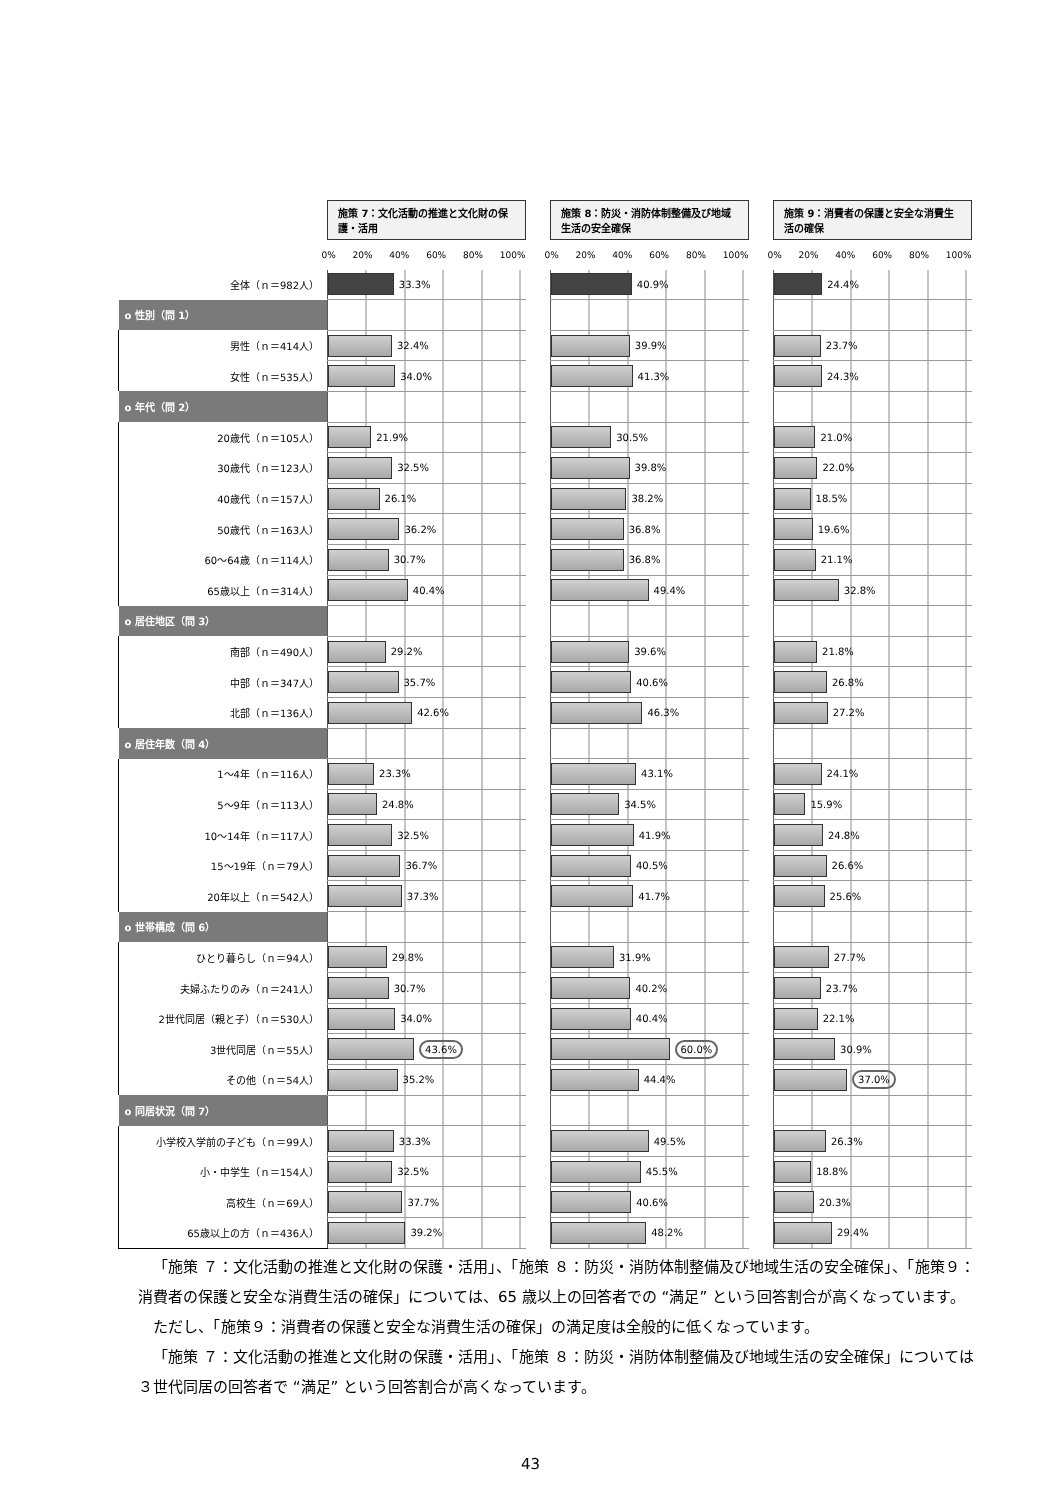| | 施策 7：文化活動の推進と文化財の保護・活用 | | 施策 8：防災・消防体制整備及び地域生活の安全確保 | | 施策 9：消費者の保護と安全な消費生活の確保 |
| | 0% 20% 40% 60% 80% 100% | | 0% 20% 40% 60% 80% 100% | | 0% 20% 40% 60% 80% 100% |
| 全体（ｎ＝982人） | 33.3% | | 40.9% | | 24.4% |
| o 性別（問 1） | | | | | |
| 男性（ｎ＝414人） | 32.4% | | 39.9% | | 23.7% |
| 女性（ｎ＝535人） | 34.0% | | 41.3% | | 24.3% |
| o 年代（問 2） | | | | | |
| 20歳代（ｎ＝105人） | 21.9% | | 30.5% | | 21.0% |
| 30歳代（ｎ＝123人） | 32.5% | | 39.8% | | 22.0% |
| 40歳代（ｎ＝157人） | 26.1% | | 38.2% | | 18.5% |
| 50歳代（ｎ＝163人） | 36.2% | | 36.8% | | 19.6% |
| 60～64歳（ｎ＝114人） | 30.7% | | 36.8% | | 21.1% |
| 65歳以上（ｎ＝314人） | 40.4% | | 49.4% | | 32.8% |
| o 居住地区（問 3） | | | | | |
| 南部（ｎ＝490人） | 29.2% | | 39.6% | | 21.8% |
| 中部（ｎ＝347人） | 35.7% | | 40.6% | | 26.8% |
| 北部（ｎ＝136人） | 42.6% | | 46.3% | | 27.2% |
| o 居住年数（問 4） | | | | | |
| 1～4年（ｎ＝116人） | 23.3% | | 43.1% | | 24.1% |
| 5～9年（ｎ＝113人） | 24.8% | | 34.5% | | 15.9% |
| 10～14年（ｎ＝117人） | 32.5% | | 41.9% | | 24.8% |
| 15～19年（ｎ＝79人） | 36.7% | | 40.5% | | 26.6% |
| 20年以上（ｎ＝542人） | 37.3% | | 41.7% | | 25.6% |
| o 世帯構成（問 6） | | | | | |
| ひとり暮らし（ｎ＝94人） | 29.8% | | 31.9% | | 27.7% |
| 夫婦ふたりのみ（ｎ＝241人） | 30.7% | | 40.2% | | 23.7% |
| 2世代同居（親と子）（ｎ＝530人） | 34.0% | | 40.4% | | 22.1% |
| 3世代同居（ｎ＝55人） | 43.6% | | 60.0% | | 30.9% |
| その他（ｎ＝54人） | 35.2% | | 44.4% | | 37.0% |
| o 同居状況（問 7） | | | | | |
| 小学校入学前の子ども（ｎ＝99人） | 33.3% | | 49.5% | | 26.3% |
| 小・中学生（ｎ＝154人） | 32.5% | | 45.5% | | 18.8% |
| 高校生（ｎ＝69人） | 37.7% | | 40.6% | | 20.3% |
| 65歳以上の方（ｎ＝436人） | 39.2% | | 48.2% | | 29.4% |
「施策 ７：文化活動の推進と文化財の保護・活用」、「施策 ８：防災・消防体制整備及び地域生活の安全確保」、「施策９：消費者の保護と安全な消費生活の確保」については、65 歳以上の回答者での “満足” という回答割合が高くなっています。
ただし、「施策９：消費者の保護と安全な消費生活の確保」の満足度は全般的に低くなっています。
「施策 ７：文化活動の推進と文化財の保護・活用」、「施策 ８：防災・消防体制整備及び地域生活の安全確保」については３世代同居の回答者で “満足” という回答割合が高くなっています。
43